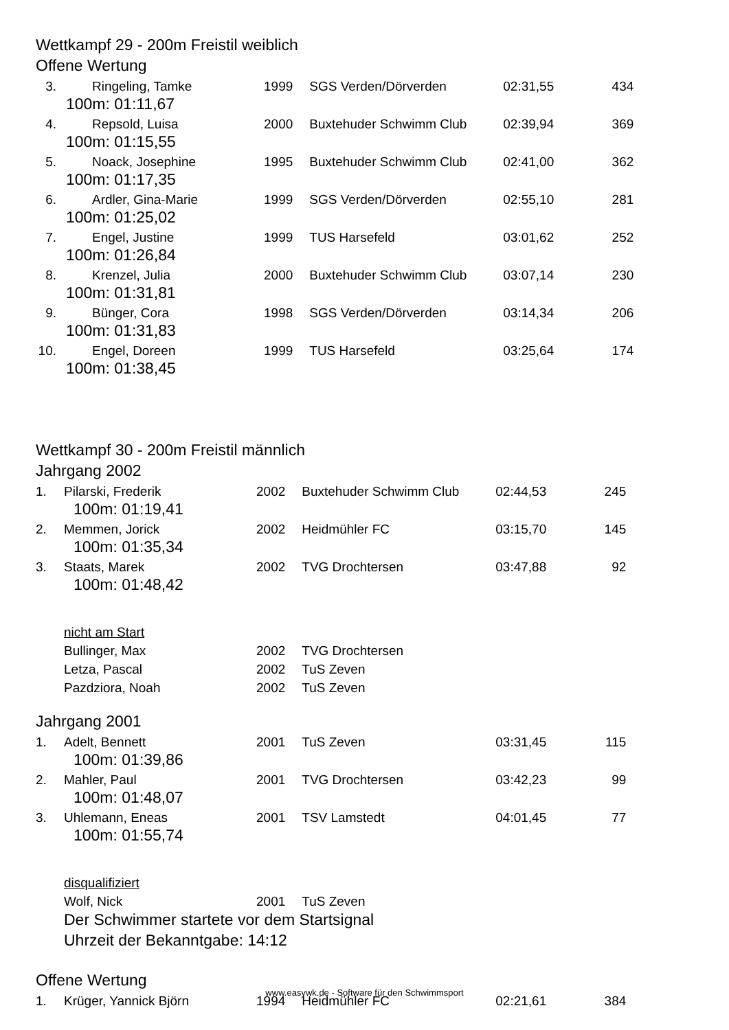Wettkampf 29 - 200m Freistil weiblich
Offene Wertung
| 3. | | Ringeling, Tamke | 1999 | | SGS Verden/Dörverden | 02:31,55 | 434 |
| | 100m: 01:11,67 | | | | | | |
| 4. | | Repsold, Luisa | 2000 | | Buxtehuder Schwimm Club | 02:39,94 | 369 |
| | 100m: 01:15,55 | | | | | | |
| 5. | | Noack, Josephine | 1995 | | Buxtehuder Schwimm Club | 02:41,00 | 362 |
| | 100m: 01:17,35 | | | | | | |
| 6. | | Ardler, Gina-Marie | 1999 | | SGS Verden/Dörverden | 02:55,10 | 281 |
| | 100m: 01:25,02 | | | | | | |
| 7. | | Engel, Justine | 1999 | | TUS Harsefeld | 03:01,62 | 252 |
| | 100m: 01:26,84 | | | | | | |
| 8. | | Krenzel, Julia | 2000 | | Buxtehuder Schwimm Club | 03:07,14 | 230 |
| | 100m: 01:31,81 | | | | | | |
| 9. | | Bünger, Cora | 1998 | | SGS Verden/Dörverden | 03:14,34 | 206 |
| | 100m: 01:31,83 | | | | | | |
| 10. | | Engel, Doreen | 1999 | | TUS Harsefeld | 03:25,64 | 174 |
| | 100m: 01:38,45 | | | | | | |
Wettkampf 30 - 200m Freistil männlich
Jahrgang 2002
| 1. | Pilarski, Frederik | 2002 | | Buxtehuder Schwimm Club | 02:44,53 | 245 |
| | 100m: 01:19,41 | | | | | |
| 2. | Memmen, Jorick | 2002 | | Heidmühler FC | 03:15,70 | 145 |
| | 100m: 01:35,34 | | | | | |
| 3. | Staats, Marek | 2002 | | TVG Drochtersen | 03:47,88 | 92 |
| | 100m: 01:48,42 | | | | | |
| | nicht am Start | | | | | |
| | Bullinger, Max | 2002 | | TVG Drochtersen | | |
| | Letza, Pascal | 2002 | | TuS Zeven | | |
| | Pazdziora, Noah | 2002 | | TuS Zeven | | |
Jahrgang 2001
| 1. | Adelt, Bennett | 2001 | | TuS Zeven | 03:31,45 | 115 |
| | 100m: 01:39,86 | | | | | |
| 2. | Mahler, Paul | 2001 | | TVG Drochtersen | 03:42,23 | 99 |
| | 100m: 01:48,07 | | | | | |
| 3. | Uhlemann, Eneas | 2001 | | TSV Lamstedt | 04:01,45 | 77 |
| | 100m: 01:55,74 | | | | | |
| | disqualifiziert | | | | | |
| | Wolf, Nick | 2001 | | TuS Zeven | | |
Der Schwimmer startete vor dem Startsignal
Uhrzeit der Bekanntgabe: 14:12
Offene Wertung
| 1. | Krüger, Yannick Björn | 1994 | | Heidmühler FC | 02:21,61 | 384 |
www.easywk.de - Software für den Schwimmsport